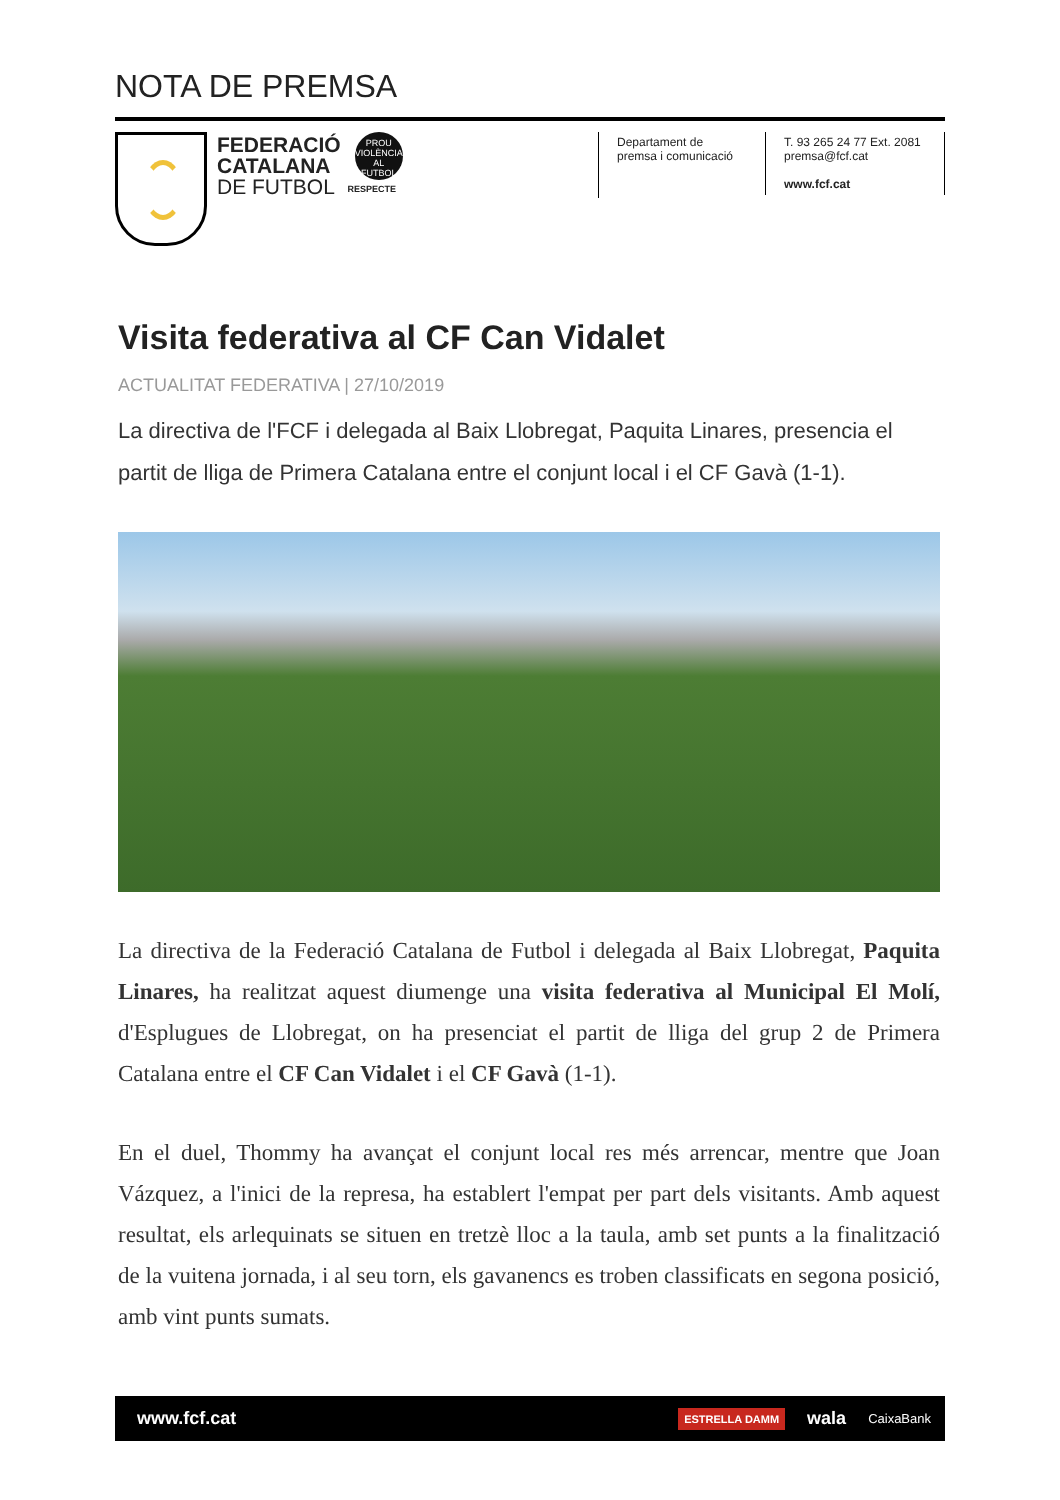NOTA DE PREMSA
FEDERACIÓ
CATALANA
DE FUTBOL
PROU VIOLÈNCIA AL FUTBOL
RESPECTE
Departament de
premsa i comunicació
T. 93 265 24 77 Ext. 2081
premsa@fcf.cat
www.fcf.cat
Visita federativa al CF Can Vidalet
ACTUALITAT FEDERATIVA | 27/10/2019
La directiva de l'FCF i delegada al Baix Llobregat, Paquita Linares, presencia el partit de lliga de Primera Catalana entre el conjunt local i el CF Gavà (1-1).
La directiva de la Federació Catalana de Futbol i delegada al Baix Llobregat, Paquita Linares, ha realitzat aquest diumenge una visita federativa al Municipal El Molí, d'Esplugues de Llobregat, on ha presenciat el partit de lliga del grup 2 de Primera Catalana entre el CF Can Vidalet i el CF Gavà (1-1).
En el duel, Thommy ha avançat el conjunt local res més arrencar, mentre que Joan Vázquez, a l'inici de la represa, ha establert l'empat per part dels visitants. Amb aquest resultat, els arlequinats se situen en tretzè lloc a la taula, amb set punts a la finalització de la vuitena jornada, i al seu torn, els gavanencs es troben classificats en segona posició, amb vint punts sumats.
www.fcf.cat
ESTRELLA DAMM wala CaixaBank